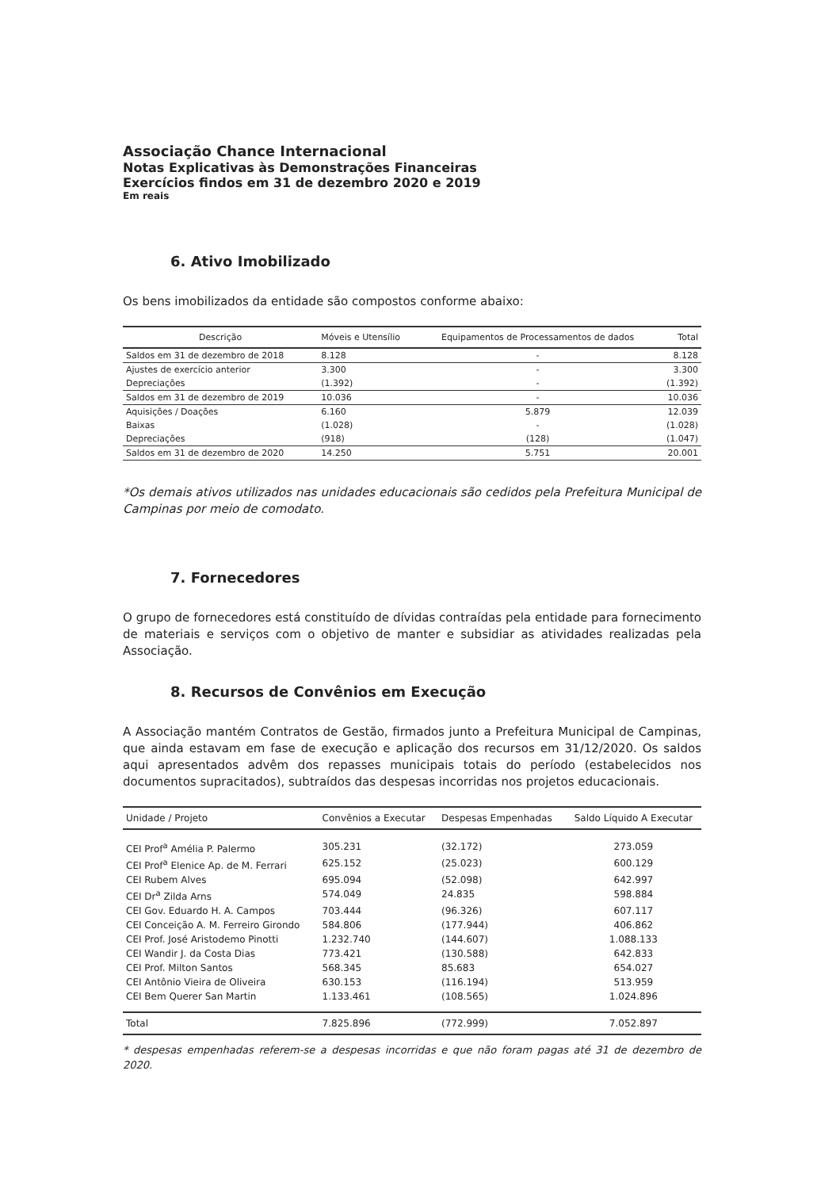Associação Chance Internacional
Notas Explicativas às Demonstrações Financeiras
Exercícios findos em 31 de dezembro 2020 e 2019
Em reais
6. Ativo Imobilizado
Os bens imobilizados da entidade são compostos conforme abaixo:
| Descrição | Móveis e Utensílio | Equipamentos de Processamentos de dados | Total |
| --- | --- | --- | --- |
| Saldos em 31 de dezembro de 2018 | 8.128 | - | 8.128 |
| Ajustes de exercício anterior | 3.300 | - | 3.300 |
| Depreciações | (1.392) | - | (1.392) |
| Saldos em 31 de dezembro de 2019 | 10.036 | - | 10.036 |
| Aquisições / Doações | 6.160 | 5.879 | 12.039 |
| Baixas | (1.028) | - | (1.028) |
| Depreciações | (918) | (128) | (1.047) |
| Saldos em 31 de dezembro de 2020 | 14.250 | 5.751 | 20.001 |
*Os demais ativos utilizados nas unidades educacionais são cedidos pela Prefeitura Municipal de Campinas por meio de comodato.
7. Fornecedores
O grupo de fornecedores está constituído de dívidas contraídas pela entidade para fornecimento de materiais e serviços com o objetivo de manter e subsidiar as atividades realizadas pela Associação.
8. Recursos de Convênios em Execução
A Associação mantém Contratos de Gestão, firmados junto a Prefeitura Municipal de Campinas, que ainda estavam em fase de execução e aplicação dos recursos em 31/12/2020. Os saldos aqui apresentados advêm dos repasses municipais totais do período (estabelecidos nos documentos supracitados), subtraídos das despesas incorridas nos projetos educacionais.
| Unidade / Projeto | Convênios a Executar | Despesas Empenhadas | Saldo Líquido A Executar |
| --- | --- | --- | --- |
| CEI Prof<sup>a</sup> Amélia P. Palermo | 305.231 | (32.172) | 273.059 |
| CEI Prof<sup>a</sup> Elenice Ap. de M. Ferrari | 625.152 | (25.023) | 600.129 |
| CEI Rubem Alves | 695.094 | (52.098) | 642.997 |
| CEI Dr<sup>a</sup> Zilda Arns | 574.049 | 24.835 | 598.884 |
| CEI Gov. Eduardo H. A. Campos | 703.444 | (96.326) | 607.117 |
| CEI Conceição A. M. Ferreiro Girondo | 584.806 | (177.944) | 406.862 |
| CEI Prof. José Aristodemo Pinotti | 1.232.740 | (144.607) | 1.088.133 |
| CEI Wandir J. da Costa Dias | 773.421 | (130.588) | 642.833 |
| CEI Prof. Milton Santos | 568.345 | 85.683 | 654.027 |
| CEI Antônio Vieira de Oliveira | 630.153 | (116.194) | 513.959 |
| CEI Bem Querer San Martin | 1.133.461 | (108.565) | 1.024.896 |
| Total | 7.825.896 | (772.999) | 7.052.897 |
* despesas empenhadas referem-se a despesas incorridas e que não foram pagas até 31 de dezembro de 2020.